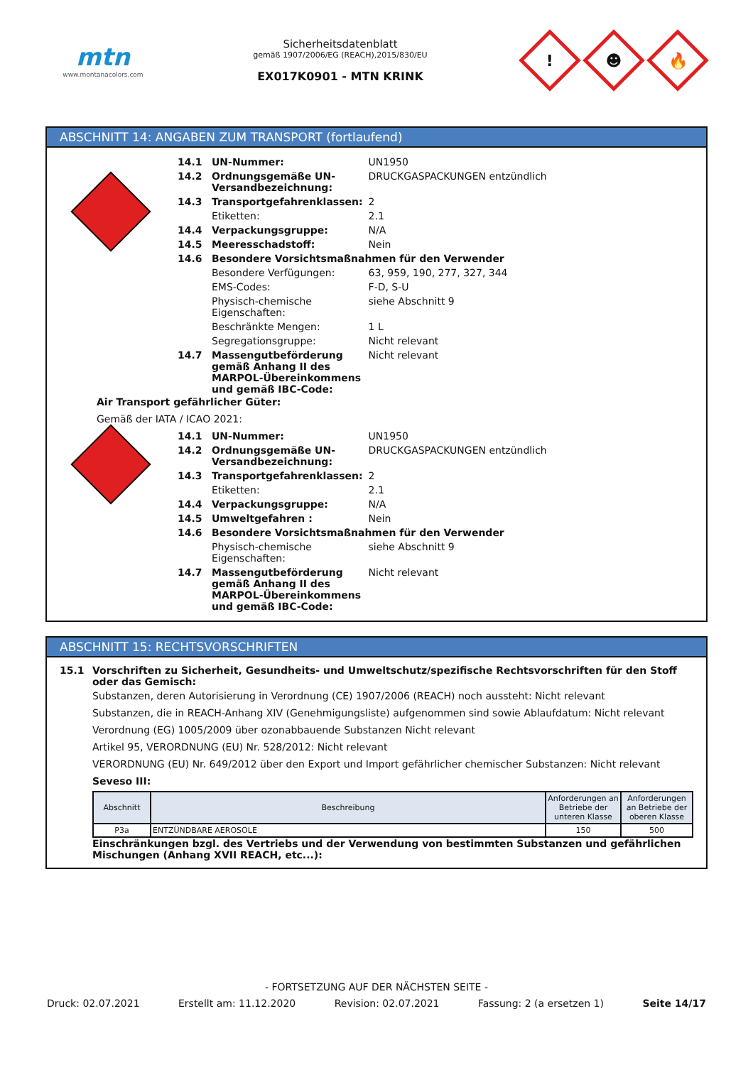mtn
www.montanacolors.com
Sicherheitsdatenblatt
gemäß 1907/2006/EG (REACH),2015/830/EU
EX017K0901 - MTN KRINK
!
☻
🔥
ABSCHNITT 14: ANGABEN ZUM TRANSPORT (fortlaufend)
| 14.1 | UN-Nummer: | UN1950 |
| 14.2 | Ordnungsgemäße UN-Versandbezeichnung: | DRUCKGASPACKUNGEN entzündlich |
| 14.3 | Transportgefahrenklassen: | 2 |
| | Etiketten: | 2.1 |
| 14.4 | Verpackungsgruppe: | N/A |
| 14.5 | Meeresschadstoff: | Nein |
| 14.6 | Besondere Vorsichtsmaßnahmen für den Verwender | |
| | Besondere Verfügungen: | 63, 959, 190, 277, 327, 344 |
| | EMS-Codes: | F-D, S-U |
| | Physisch-chemische Eigenschaften: | siehe Abschnitt 9 |
| | Beschränkte Mengen: | 1 L |
| | Segregationsgruppe: | Nicht relevant |
| 14.7 | Massengutbeförderung gemäß Anhang II des MARPOL-Übereinkommens und gemäß IBC-Code: | Nicht relevant |
Air Transport gefährlicher Güter:
Gemäß der IATA / ICAO 2021:
| 14.1 | UN-Nummer: | UN1950 |
| 14.2 | Ordnungsgemäße UN-Versandbezeichnung: | DRUCKGASPACKUNGEN entzündlich |
| 14.3 | Transportgefahrenklassen: | 2 |
| | Etiketten: | 2.1 |
| 14.4 | Verpackungsgruppe: | N/A |
| 14.5 | Umweltgefahren : | Nein |
| 14.6 | Besondere Vorsichtsmaßnahmen für den Verwender | |
| | Physisch-chemische Eigenschaften: | siehe Abschnitt 9 |
| 14.7 | Massengutbeförderung gemäß Anhang II des MARPOL-Übereinkommens und gemäß IBC-Code: | Nicht relevant |
ABSCHNITT 15: RECHTSVORSCHRIFTEN
15.1 Vorschriften zu Sicherheit, Gesundheits- und Umweltschutz/spezifische Rechtsvorschriften für den Stoff oder das Gemisch:
Substanzen, deren Autorisierung in Verordnung (CE) 1907/2006 (REACH) noch aussteht: Nicht relevant
Substanzen, die in REACH-Anhang XIV (Genehmigungsliste) aufgenommen sind sowie Ablaufdatum: Nicht relevant
Verordnung (EG) 1005/2009 über ozonabbauende Substanzen Nicht relevant
Artikel 95, VERORDNUNG (EU) Nr. 528/2012: Nicht relevant
VERORDNUNG (EU) Nr. 649/2012 über den Export und Import gefährlicher chemischer Substanzen: Nicht relevant
Seveso III:
| Abschnitt | Beschreibung | Anforderungen an Betriebe der unteren Klasse | Anforderungen an Betriebe der oberen Klasse |
| --- | --- | --- | --- |
| P3a | ENTZÜNDBARE AEROSOLE | 150 | 500 |
Einschränkungen bzgl. des Vertriebs und der Verwendung von bestimmten Substanzen und gefährlichen Mischungen (Anhang XVII REACH, etc...):
- FORTSETZUNG AUF DER NÄCHSTEN SEITE -
Druck: 02.07.2021 Erstellt am: 11.12.2020 Revision: 02.07.2021 Fassung: 2 (a ersetzen 1) Seite 14/17